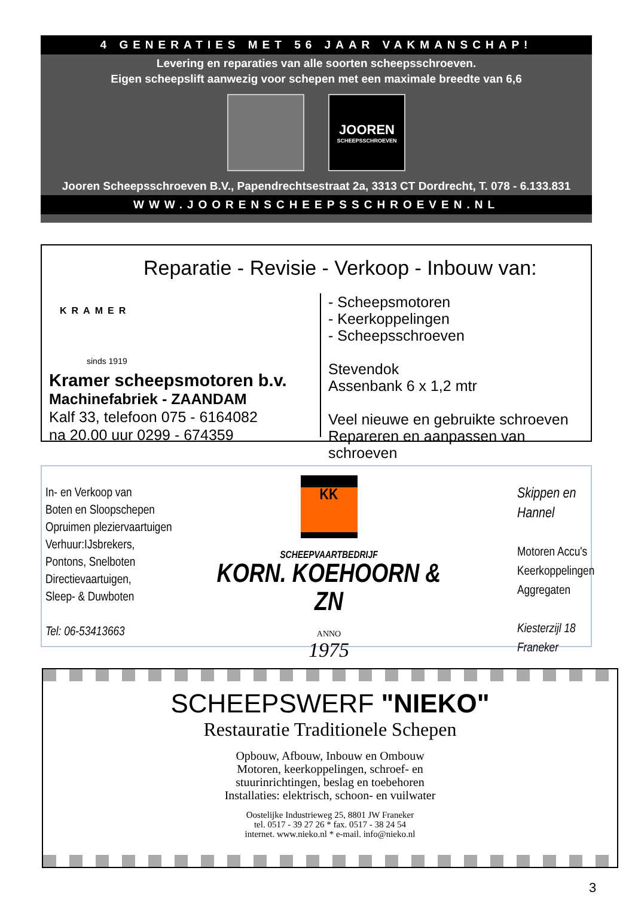4 GENERATIES MET 56 JAAR VAKMANSCHAP!
Levering en reparaties van alle soorten scheepsschroeven.
Eigen scheepslift aanwezig voor schepen met een maximale breedte van 6,6
JOOREN
SCHEEPSSCHROEVEN
Jooren Scheepsschroeven B.V., Papendrechtsestraat 2a, 3313 CT Dordrecht, T. 078 - 6.133.831
WWW.JOORENSCHEEPSSCHROEVEN.NL
Reparatie - Revisie - Verkoop - Inbouw van:
KRAMER
sinds 1919
Kramer scheepsmotoren b.v.
Machinefabriek - ZAANDAM
Kalf 33, telefoon 075 - 6164082
na 20.00 uur 0299 - 674359
- Scheepsmotoren
- Keerkoppelingen
- Scheepsschroeven
Stevendok
Assenbank 6 x 1,2 mtr
Veel nieuwe en gebruikte schroeven
Repareren en aanpassen van schroeven
In- en Verkoop van
Boten en Sloopschepen
Opruimen pleziervaartuigen
Verhuur:IJsbrekers,
Pontons, Snelboten
Directievaartuigen,
Sleep- & Duwboten
Tel: 06-53413663
KK
SCHEEPVAARTBEDRIJF
KORN. KOEHOORN & ZN
ANNO
1975
Skippen en Hannel
Motoren Accu's
Keerkoppelingen
Aggregaten
Kiesterzijl 18 Franeker
SCHEEPSWERF "NIEKO"
Restauratie Traditionele Schepen
Opbouw, Afbouw, Inbouw en Ombouw
Motoren, keerkoppelingen, schroef- en
stuurinrichtingen, beslag en toebehoren
Installaties: elektrisch, schoon- en vuilwater
Oostelijke Industrieweg 25, 8801 JW Franeker
tel. 0517 - 39 27 26 * fax. 0517 - 38 24 54
internet. www.nieko.nl * e-mail. info@nieko.nl
3